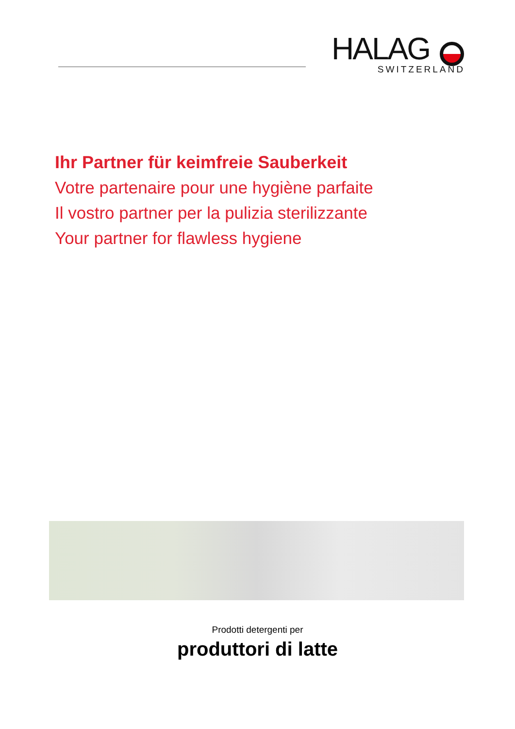HALAG
SWITZERLAND
Ihr Partner für keimfreie Sauberkeit
Votre partenaire pour une hygiène parfaite
Il vostro partner per la pulizia sterilizzante
Your partner for flawless hygiene
Prodotti detergenti per
produttori di latte